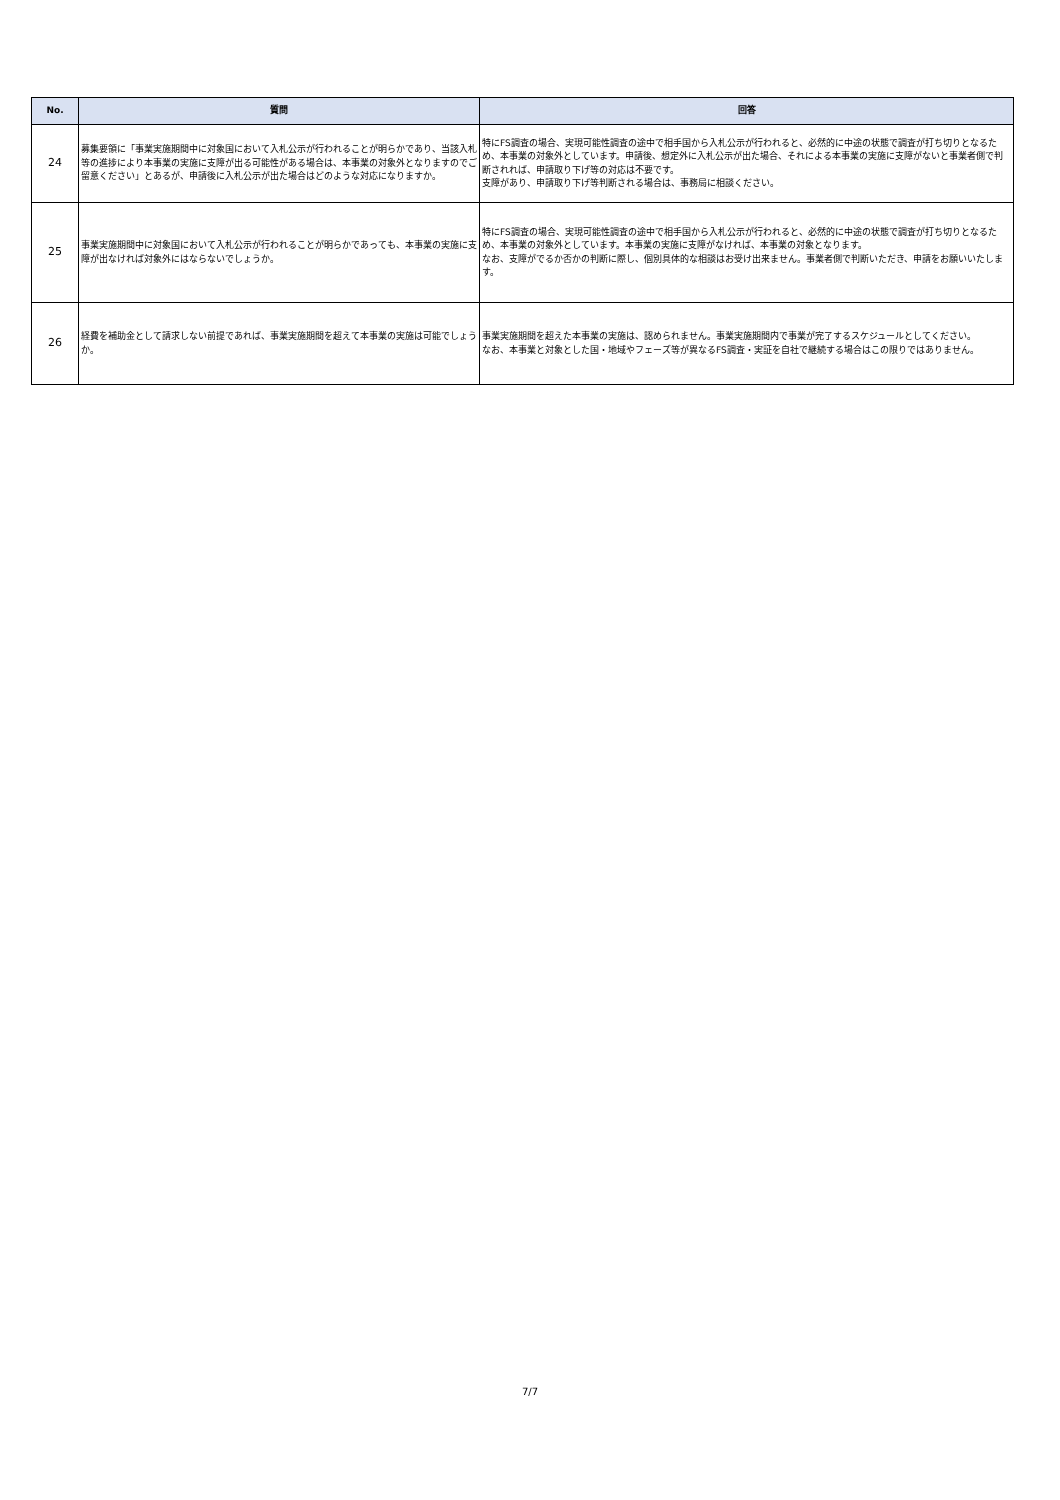| No. | 質問 | 回答 |
| --- | --- | --- |
| 24 | 募集要領に「事業実施期間中に対象国において入札公示が行われることが明らかであり、当該入札等の進捗により本事業の実施に支障が出る可能性がある場合は、本事業の対象外となりますのでご留意ください」とあるが、申請後に入札公示が出た場合はどのような対応になりますか。 | 特にFS調査の場合、実現可能性調査の途中で相手国から入札公示が行われると、必然的に中途の状態で調査が打ち切りとなるため、本事業の対象外としています。申請後、想定外に入札公示が出た場合、それによる本事業の実施に支障がないと事業者側で判断されれば、申請取り下げ等の対応は不要です。 支障があり、申請取り下げ等判断される場合は、事務局に相談ください。 |
| 25 | 事業実施期間中に対象国において入札公示が行われることが明らかであっても、本事業の実施に支障が出なければ対象外にはならないでしょうか。 | 特にFS調査の場合、実現可能性調査の途中で相手国から入札公示が行われると、必然的に中途の状態で調査が打ち切りとなるため、本事業の対象外としています。本事業の実施に支障がなければ、本事業の対象となります。 なお、支障がでるか否かの判断に際し、個別具体的な相談はお受け出来ません。事業者側で判断いただき、申請をお願いいたします。 |
| 26 | 経費を補助金として請求しない前提であれば、事業実施期間を超えて本事業の実施は可能でしょうか。 | 事業実施期間を超えた本事業の実施は、認められません。事業実施期間内で事業が完了するスケジュールとしてください。 なお、本事業と対象とした国・地域やフェーズ等が異なるFS調査・実証を自社で継続する場合はこの限りではありません。 |
7/7